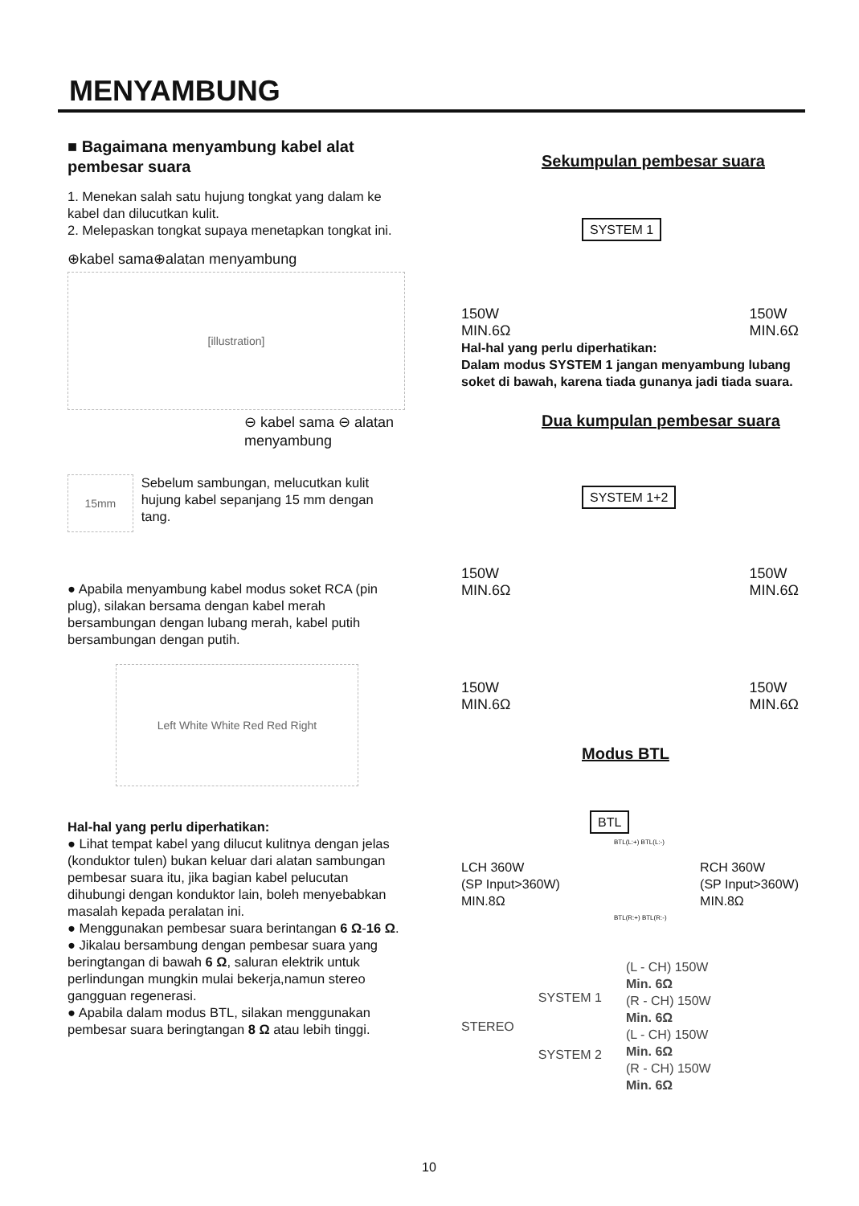MENYAMBUNG
■ Bagaimana menyambung kabel alat pembesar suara
1. Menekan salah satu hujung tongkat yang dalam ke kabel dan dilucutkan kulit.
2. Melepaskan tongkat supaya menetapkan tongkat ini.
⊕kabel sama⊕alatan menyambung
[illustration]
⊖ kabel sama ⊖ alatan menyambung
15mm
Sebelum sambungan, melucutkan kulit hujung kabel sepanjang 15 mm dengan tang.
● Apabila menyambung kabel modus soket RCA (pin plug), silakan bersama dengan kabel merah bersambungan dengan lubang merah, kabel putih bersambungan dengan putih.
Left White White Red Red Right
Hal-hal yang perlu diperhatikan:
● Lihat tempat kabel yang dilucut kulitnya dengan jelas (konduktor tulen) bukan keluar dari alatan sambungan pembesar suara itu, jika bagian kabel pelucutan dihubungi dengan konduktor lain, boleh menyebabkan masalah kepada peralatan ini.
● Menggunakan pembesar suara berintangan 6 Ω-16 Ω.
● Jikalau bersambung dengan pembesar suara yang beringtangan di bawah 6 Ω, saluran elektrik untuk perlindungan mungkin mulai bekerja,namun stereo gangguan regenerasi.
● Apabila dalam modus BTL, silakan menggunakan pembesar suara beringtangan 8 Ω atau lebih tinggi.
Sekumpulan pembesar suara
SYSTEM 1
150W
MIN.6Ω
150W
MIN.6Ω
Hal-hal yang perlu diperhatikan:
Dalam modus SYSTEM 1 jangan menyambung lubang soket di bawah, karena tiada gunanya jadi tiada suara.
Dua kumpulan pembesar suara
SYSTEM 1+2
150W
MIN.6Ω
150W
MIN.6Ω
150W
MIN.6Ω
150W
MIN.6Ω
Modus BTL
BTL
BTL(L:+) BTL(L:-)
LCH 360W
(SP Input>360W)
MIN.8Ω
RCH 360W
(SP Input>360W)
MIN.8Ω
BTL(R:+) BTL(R:-)
STEREO
SYSTEM 1
SYSTEM 2
(L - CH) 150W
Min. 6Ω
(R - CH) 150W
Min. 6Ω
(L - CH) 150W
Min. 6Ω
(R - CH) 150W
Min. 6Ω
10